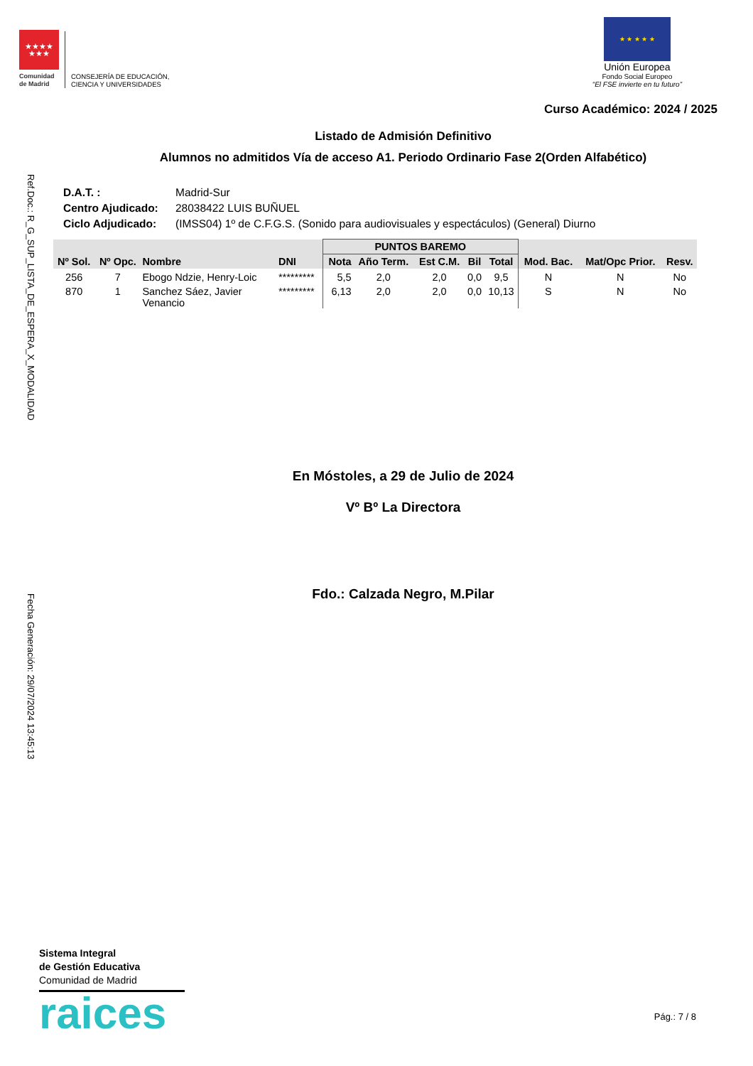Ref.Doc.: R_G_SUP_LISTA_DE_ESPERA_X_MODALIDAD
Fecha Generación: 29/07/2024 13:45:13
★★★★
★★★
Comunidad
de Madrid
CONSEJERÍA DE EDUCACIÓN,
CIENCIA Y UNIVERSIDADES
★ ★ ★ ★ ★
Unión Europea
Fondo Social Europeo
“El FSE invierte en tu futuro”
Curso Académico: 2024 / 2025
Listado de Admisión Definitivo
Alumnos no admitidos Vía de acceso A1. Periodo Ordinario Fase 2(Orden Alfabético)
| D.A.T. : | Madrid-Sur |
| Centro Ajudicado: | 28038422 LUIS BUÑUEL |
| Ciclo Adjudicado: | (IMSS04) 1º de C.F.G.S. (Sonido para audiovisuales y espectáculos) (General) Diurno |
| Nº Sol. | Nº Opc. | Nombre | DNI | PUNTOS BAREMO | | | | | Mod. Bac. | Mat/Opc Prior. | Resv. |
| --- | --- | --- | --- | --- | --- | --- | --- | --- | --- | --- | --- |
| | | | | Nota | Año Term. | Est C.M. | Bil | Total | | | |
| 256 | 7 | Ebogo Ndzie, Henry-Loic | ********* | 5,5 | 2,0 | 2,0 | 0,0 | 9,5 | N | N | No |
| 870 | 1 | Sanchez Sáez, Javier Venancio | ********* | 6,13 | 2,0 | 2,0 | 0,0 | 10,13 | S | N | No |
En Móstoles, a 29 de Julio de 2024
Vº Bº La Directora
Fdo.: Calzada Negro, M.Pilar
Sistema Integral
de Gestión Educativa
Comunidad de Madrid
raices
Pág.: 7 / 8